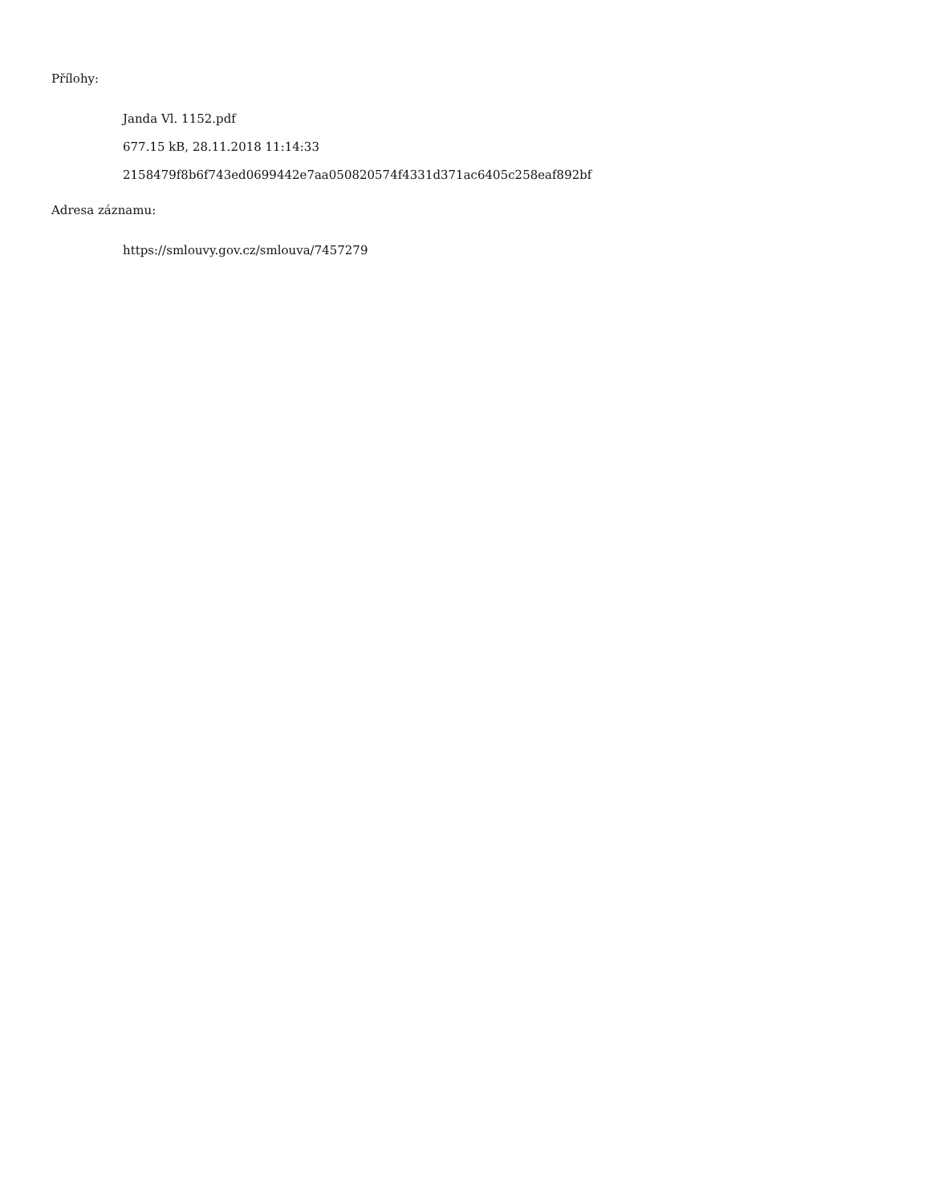Přílohy:
Janda Vl. 1152.pdf
677.15 kB, 28.11.2018 11:14:33
2158479f8b6f743ed0699442e7aa050820574f4331d371ac6405c258eaf892bf
Adresa záznamu:
https://smlouvy.gov.cz/smlouva/7457279